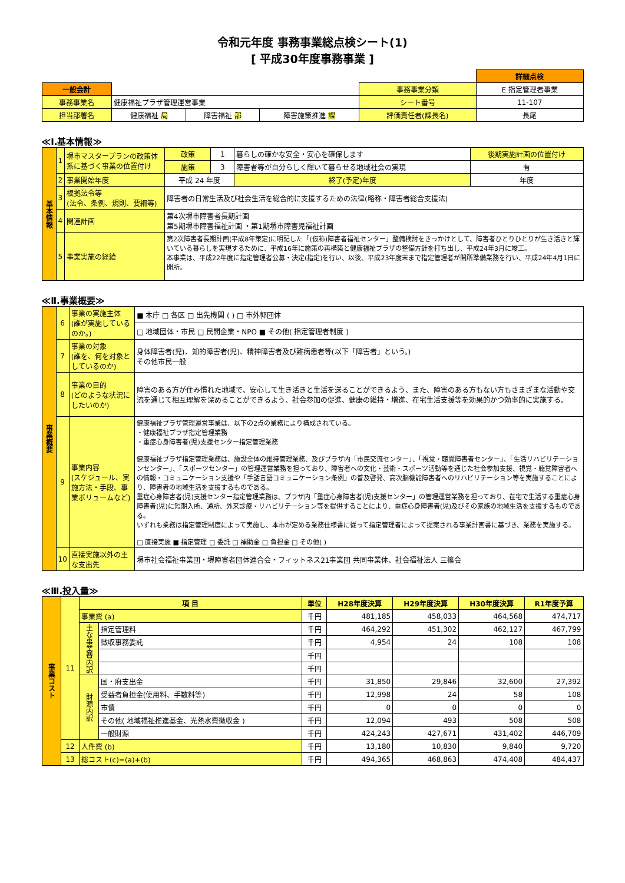令和元年度 事務事業総点検シート(1)
[ 平成30年度事務事業 ]
| | | | | | 詳細点検 |
| 一般会計 | | | | 事務事業分類 | E 指定管理者事業 |
| 事務事業名 | 健康福祉プラザ管理運営事業 | | | シート番号 | 11-107 |
| 担当部署名 | 健康福祉 局 | 障害福祉 部 | 障害施策推進 課 | 評価責任者(課長名) | 長尾 |
≪Ⅰ.基本情報≫
| 基本情報 | 1 | 堺市マスタープランの政策体系に基づく事業の位置付け | 政策 | 1 | 暮らしの確かな安全・安心を確保します | | | 後期実施計画の位置付け |
| | | | 施策 | 3 | 障害者等が自分らしく輝いて暮らせる地域社会の実現 | | | 有 |
| | 2 | 事業開始年度 | 平成 24 年度 | | | 終了(予定)年度 | 年度 | |
| | 3 | 根拠法令等 (法令、条例、規則、要綱等) | 障害者の日常生活及び社会生活を総合的に支援するための法律(略称・障害者総合支援法) | | | | | |
| | 4 | 関連計画 | 第4次堺市障害者長期計画 第5期堺市障害福祉計画 ・第1期堺市障害児福祉計画 | | | | | |
| | 5 | 事業実施の経緯 | 第2次障害者長期計画(平成8年策定)に明記した「(仮称)障害者福祉センター」整備検討をきっかけとして、障害者ひとりひとりが生き活きと輝いている暮らしを実現するために、平成16年に施策の再構築と健康福祉プラザの整備方針を打ち出し、平成24年3月に竣工。 本事業は、平成22年度に指定管理者公募・決定(指定)を行い、以後、平成23年度末まで指定管理者が開所準備業務を行い、平成24年4月1日に開所。 | | | | | |
≪Ⅱ.事業概要≫
| 事業概要 | 6 | 事業の実施主体 (誰が実施しているのか。) | ■ 本庁 □ 各区 □ 出先機関 ( ) □ 市外郭団体 |
| | | | □ 地域団体・市民 □ 民間企業・NPO ■ その他( 指定管理者制度 ) |
| | 7 | 事業の対象 (誰を、何を対象としているのか) | 身体障害者(児)、知的障害者(児)、精神障害者及び難病患者等(以下「障害者」という。) その他市民一般 |
| | 8 | 事業の目的 (どのような状況にしたいのか) | 障害のある方が住み慣れた地域で、安心して生き活きと生活を送ることができるよう、また、障害のある方もない方もさまざまな活動や交流を通じて相互理解を深めることができるよう、社会参加の促進、健康の維持・増進、在宅生活支援等を効果的かつ効率的に実施する。 |
| | 9 | 事業内容 (スケジュール、実施方法・手段、事業ボリュームなど) | 健康福祉プラザ管理運営事業は、以下の2点の業務により構成されている。 ・健康福祉プラザ指定管理業務 ・重症心身障害者(児)支援センター指定管理業務 健康福祉プラザ指定管理業務は、施設全体の維持管理業務、及びプラザ内「市民交流センター」、「視覚・聴覚障害者センター」、「生活リハビリテーションセンター」、「スポーツセンター」の管理運営業務を担っており、障害者への文化・芸術・スポーツ活動等を通じた社会参加支援、視覚・聴覚障害者への情報・コミュニケーション支援や「手話言語コミュニケーション条例」の普及啓発、高次脳機能障害者へのリハビリテーション等を実施することにより、障害者の地域生活を支援するものである。 重症心身障害者(児)支援センター指定管理業務は、プラザ内「重症心身障害者(児)支援センター」の管理運営業務を担っており、在宅で生活する重症心身障害者(児)に短期入所、通所、外来診療・リハビリテーション等を提供することにより、重症心身障害者(児)及びその家族の地域生活を支援するものである。 いずれも業務は指定管理制度によって実施し、本市が定める業務仕様書に従って指定管理者によって提案される事業計画書に基づき、業務を実施する。 □ 直接実施 ■ 指定管理 □ 委託 □ 補助金 □ 負担金 □ その他( ) |
| | 10 | 直接実施以外の主な支出先 | 堺市社会福祉事業団・堺障害者団体連合会・フィットネス21事業団 共同事業体、社会福祉法人 三篠会 |
≪Ⅲ.投入量≫
| 事業コスト | 11 | 項 目 | | 単位 | H28年度決算 | H29年度決算 | H30年度決算 | R1年度予算 |
| | | 事業費 (a) | | 千円 | 481,185 | 458,033 | 464,568 | 474,717 |
| | | 主な事業費内訳 | 指定管理料 | 千円 | 464,292 | 451,302 | 462,127 | 467,799 |
| | | | 徴収事務委託 | 千円 | 4,954 | 24 | 108 | 108 |
| | | | | 千円 | | | | |
| | | | | 千円 | | | | |
| | | 財源内訳 | 国・府支出金 | 千円 | 31,850 | 29,846 | 32,600 | 27,392 |
| | | | 受益者負担金(使用料、手数料等) | 千円 | 12,998 | 24 | 58 | 108 |
| | | | 市債 | 千円 | 0 | 0 | 0 | 0 |
| | | | その他( 地域福祉推進基金、光熱水費徴収金 ) | 千円 | 12,094 | 493 | 508 | 508 |
| | | | 一般財源 | 千円 | 424,243 | 427,671 | 431,402 | 446,709 |
| | 12 | 人件費 (b) | | 千円 | 13,180 | 10,830 | 9,840 | 9,720 |
| | 13 | 総コスト(c)=(a)+(b) | | 千円 | 494,365 | 468,863 | 474,408 | 484,437 |